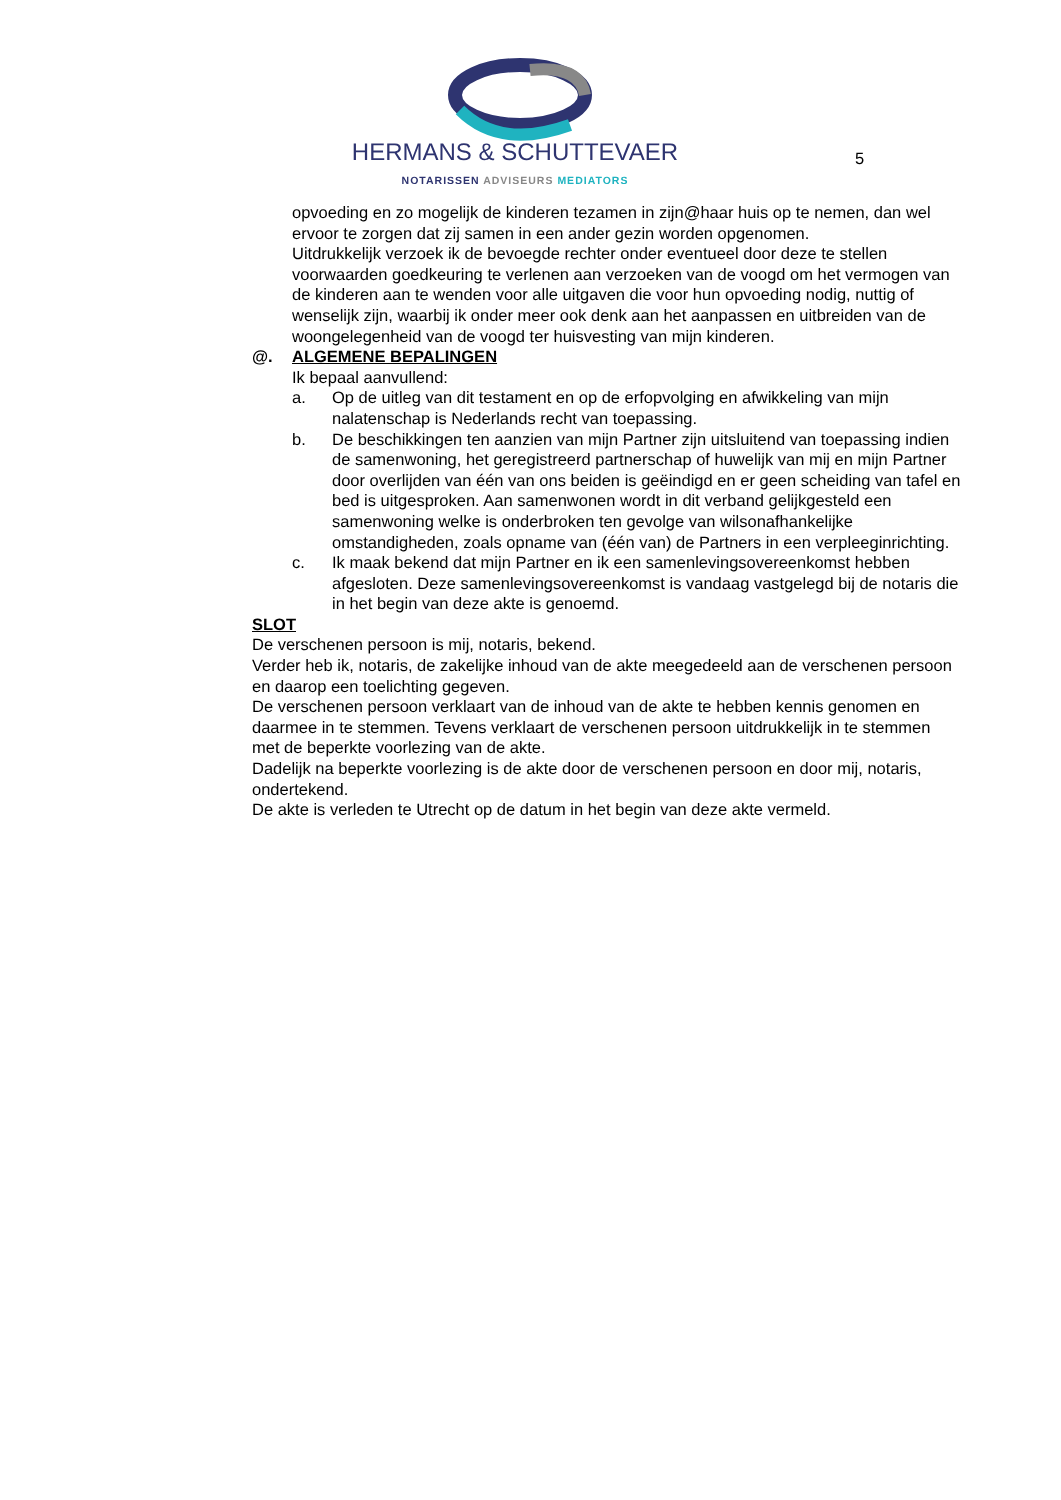HERMANS & SCHUTTEVAER
NOTARISSEN ADVISEURS MEDIATORS
5
opvoeding en zo mogelijk de kinderen tezamen in zijn@haar huis op te nemen, dan wel ervoor te zorgen dat zij samen in een ander gezin worden opgenomen.
Uitdrukkelijk verzoek ik de bevoegde rechter onder eventueel door deze te stellen voorwaarden goedkeuring te verlenen aan verzoeken van de voogd om het vermogen van de kinderen aan te wenden voor alle uitgaven die voor hun opvoeding nodig, nuttig of wenselijk zijn, waarbij ik onder meer ook denk aan het aanpassen en uitbreiden van de woongelegenheid van de voogd ter huisvesting van mijn kinderen.
@. ALGEMENE BEPALINGEN
Ik bepaal aanvullend:
a. Op de uitleg van dit testament en op de erfopvolging en afwikkeling van mijn nalatenschap is Nederlands recht van toepassing.
b. De beschikkingen ten aanzien van mijn Partner zijn uitsluitend van toepassing indien de samenwoning, het geregistreerd partnerschap of huwelijk van mij en mijn Partner door overlijden van één van ons beiden is geëindigd en er geen scheiding van tafel en bed is uitgesproken. Aan samenwonen wordt in dit verband gelijkgesteld een samenwoning welke is onderbroken ten gevolge van wilsonafhankelijke omstandigheden, zoals opname van (één van) de Partners in een verpleeginrichting.
c. Ik maak bekend dat mijn Partner en ik een samenlevingsovereenkomst hebben afgesloten. Deze samenlevingsovereenkomst is vandaag vastgelegd bij de notaris die in het begin van deze akte is genoemd.
SLOT
De verschenen persoon is mij, notaris, bekend.
Verder heb ik, notaris, de zakelijke inhoud van de akte meegedeeld aan de verschenen persoon en daarop een toelichting gegeven.
De verschenen persoon verklaart van de inhoud van de akte te hebben kennis genomen en daarmee in te stemmen. Tevens verklaart de verschenen persoon uitdrukkelijk in te stemmen met de beperkte voorlezing van de akte.
Dadelijk na beperkte voorlezing is de akte door de verschenen persoon en door mij, notaris, ondertekend.
De akte is verleden te Utrecht op de datum in het begin van deze akte vermeld.